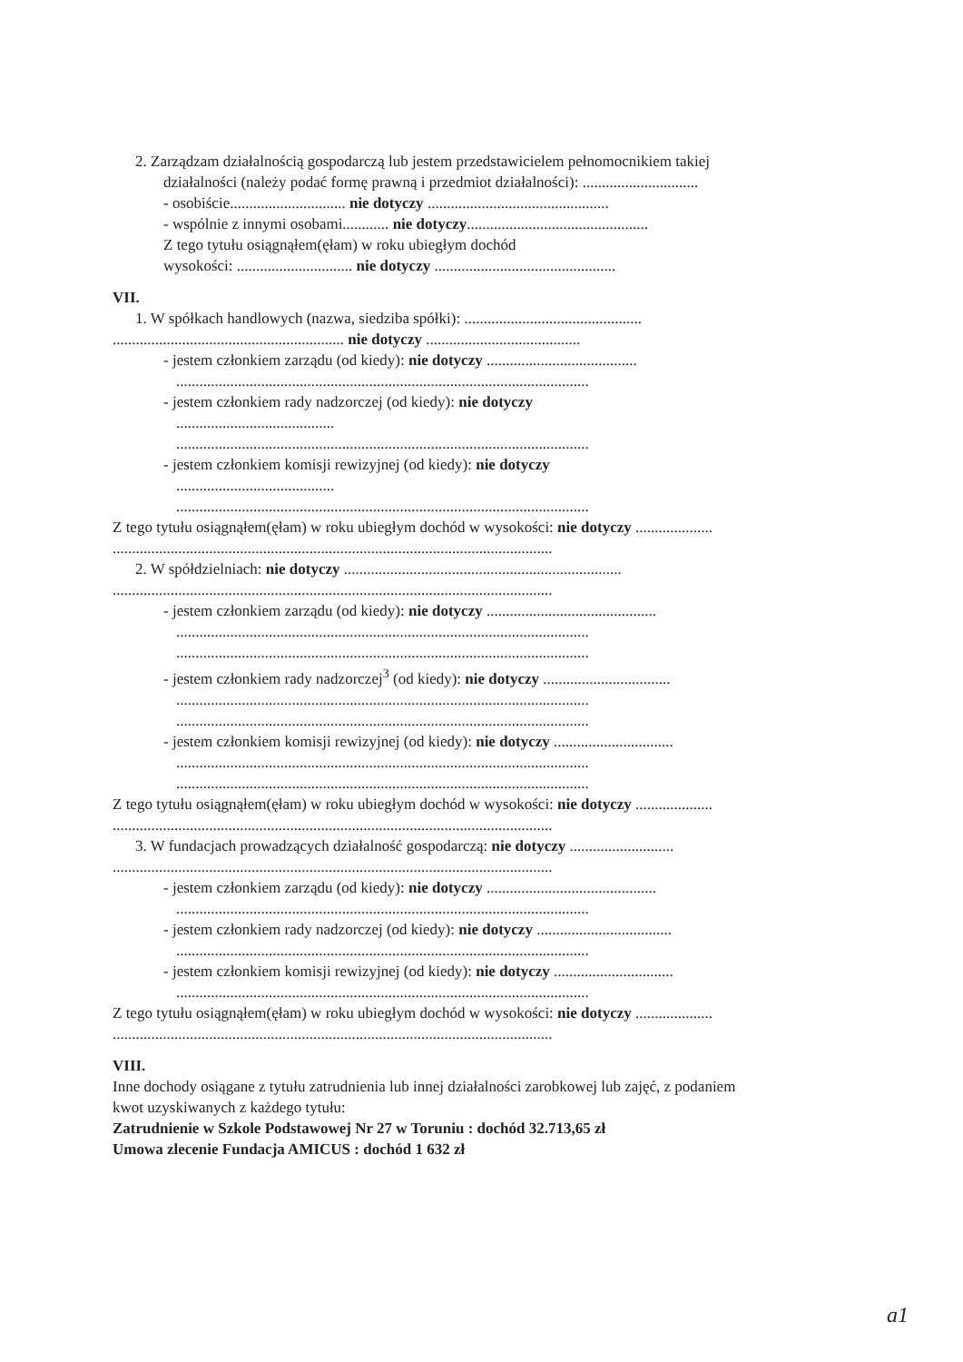2. Zarządzam działalnością gospodarczą lub jestem przedstawicielem pełnomocnikiem takiej
działalności (należy podać formę prawną i przedmiot działalności): ..............................
- osobiście.............................. nie dotyczy ...............................................
- wspólnie z innymi osobami............ nie dotyczy...............................................
Z tego tytułu osiągnąłem(ęłam) w roku ubiegłym dochód
wysokości: .............................. nie dotyczy ...............................................
VII.
1. W spółkach handlowych (nazwa, siedziba spółki): ..............................................
............................................................ nie dotyczy ........................................
- jestem członkiem zarządu (od kiedy): nie dotyczy .......................................
...........................................................................................................
- jestem członkiem rady nadzorczej (od kiedy): nie dotyczy
.........................................
...........................................................................................................
- jestem członkiem komisji rewizyjnej (od kiedy): nie dotyczy
.........................................
...........................................................................................................
Z tego tytułu osiągnąłem(ęłam) w roku ubiegłym dochód w wysokości: nie dotyczy ....................
..................................................................................................................
2. W spółdzielniach: nie dotyczy ........................................................................
..................................................................................................................
- jestem członkiem zarządu (od kiedy): nie dotyczy ............................................
...........................................................................................................
...........................................................................................................
- jestem członkiem rady nadzorczej<sup>3</sup> (od kiedy): nie dotyczy .................................
...........................................................................................................
...........................................................................................................
- jestem członkiem komisji rewizyjnej (od kiedy): nie dotyczy ...............................
...........................................................................................................
...........................................................................................................
Z tego tytułu osiągnąłem(ęłam) w roku ubiegłym dochód w wysokości: nie dotyczy ....................
..................................................................................................................
3. W fundacjach prowadzących działalność gospodarczą: nie dotyczy ...........................
..................................................................................................................
- jestem członkiem zarządu (od kiedy): nie dotyczy ............................................
...........................................................................................................
- jestem członkiem rady nadzorczej (od kiedy): nie dotyczy ...................................
...........................................................................................................
- jestem członkiem komisji rewizyjnej (od kiedy): nie dotyczy ...............................
...........................................................................................................
Z tego tytułu osiągnąłem(ęłam) w roku ubiegłym dochód w wysokości: nie dotyczy ....................
..................................................................................................................
VIII.
Inne dochody osiągane z tytułu zatrudnienia lub innej działalności zarobkowej lub zajęć, z podaniem
kwot uzyskiwanych z każdego tytułu:
Zatrudnienie w Szkole Podstawowej Nr 27 w Toruniu : dochód 32.713,65 zł
Umowa zlecenie Fundacja AMICUS : dochód 1 632 zł
a1